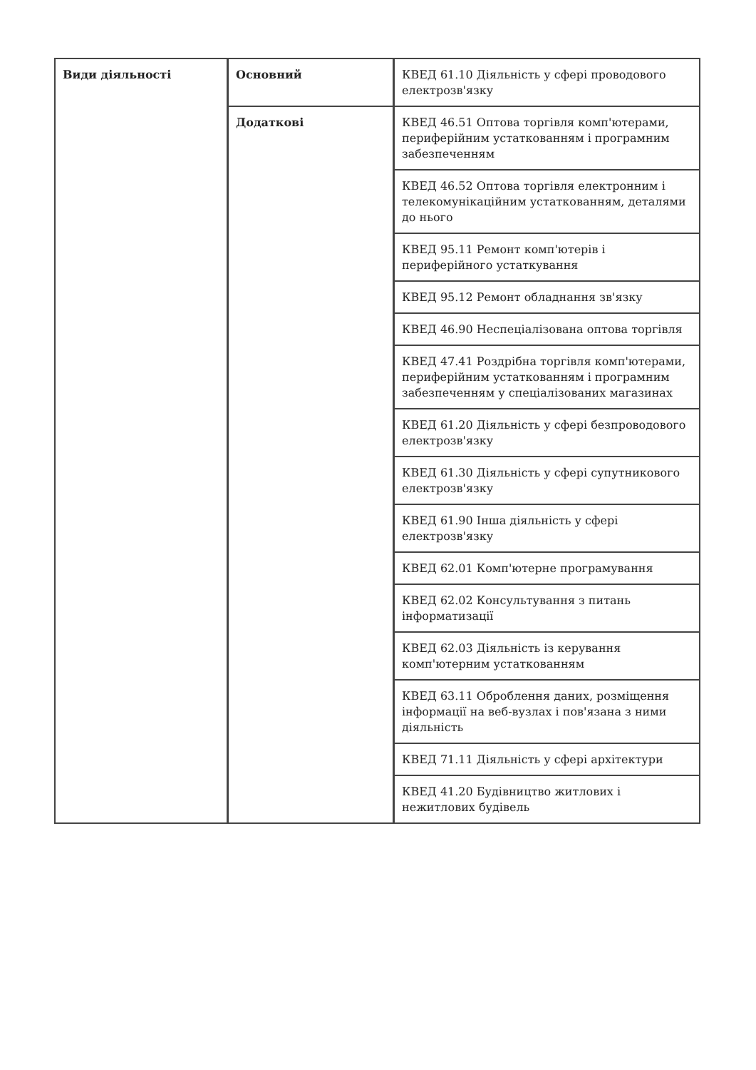| Види діяльності | Основний | КВЕД 61.10 Діяльність у сфері проводового електрозв'язку |
| | Додаткові | КВЕД 46.51 Оптова торгівля комп'ютерами, периферійним устаткованням і програмним забезпеченням |
| | | КВЕД 46.52 Оптова торгівля електронним і телекомунікаційним устаткованням, деталями до нього |
| | | КВЕД 95.11 Ремонт комп'ютерів і периферійного устаткування |
| | | КВЕД 95.12 Ремонт обладнання зв'язку |
| | | КВЕД 46.90 Неспеціалізована оптова торгівля |
| | | КВЕД 47.41 Роздрібна торгівля комп'ютерами, периферійним устаткованням і програмним забезпеченням у спеціалізованих магазинах |
| | | КВЕД 61.20 Діяльність у сфері безпроводового електрозв'язку |
| | | КВЕД 61.30 Діяльність у сфері супутникового електрозв'язку |
| | | КВЕД 61.90 Інша діяльність у сфері електрозв'язку |
| | | КВЕД 62.01 Комп'ютерне програмування |
| | | КВЕД 62.02 Консультування з питань інформатизації |
| | | КВЕД 62.03 Діяльність із керування комп'ютерним устаткованням |
| | | КВЕД 63.11 Оброблення даних, розміщення інформації на веб-вузлах і пов'язана з ними діяльність |
| | | КВЕД 71.11 Діяльність у сфері архітектури |
| | | КВЕД 41.20 Будівництво житлових і нежитлових будівель |